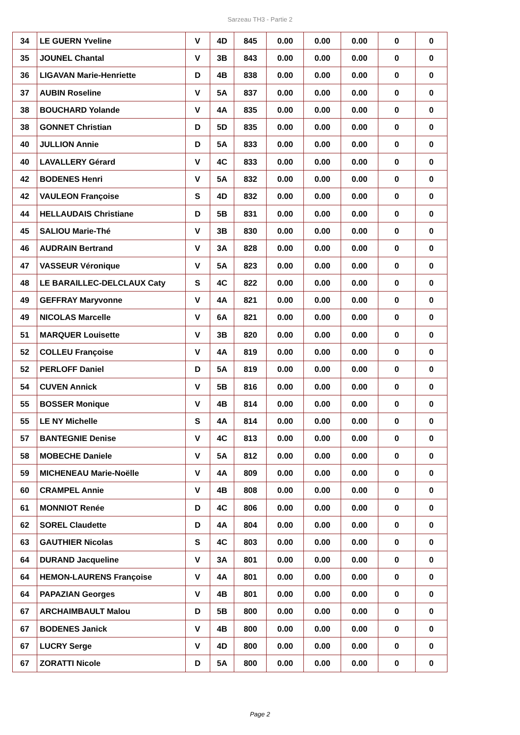Sarzeau TH3 - Partie 2
| 34 | LE GUERN Yveline | V | 4D | 845 | 0.00 | 0.00 | 0.00 | 0 | 0 |
| 35 | JOUNEL Chantal | V | 3B | 843 | 0.00 | 0.00 | 0.00 | 0 | 0 |
| 36 | LIGAVAN Marie-Henriette | D | 4B | 838 | 0.00 | 0.00 | 0.00 | 0 | 0 |
| 37 | AUBIN Roseline | V | 5A | 837 | 0.00 | 0.00 | 0.00 | 0 | 0 |
| 38 | BOUCHARD Yolande | V | 4A | 835 | 0.00 | 0.00 | 0.00 | 0 | 0 |
| 38 | GONNET Christian | D | 5D | 835 | 0.00 | 0.00 | 0.00 | 0 | 0 |
| 40 | JULLION Annie | D | 5A | 833 | 0.00 | 0.00 | 0.00 | 0 | 0 |
| 40 | LAVALLERY Gérard | V | 4C | 833 | 0.00 | 0.00 | 0.00 | 0 | 0 |
| 42 | BODENES Henri | V | 5A | 832 | 0.00 | 0.00 | 0.00 | 0 | 0 |
| 42 | VAULEON Françoise | S | 4D | 832 | 0.00 | 0.00 | 0.00 | 0 | 0 |
| 44 | HELLAUDAIS Christiane | D | 5B | 831 | 0.00 | 0.00 | 0.00 | 0 | 0 |
| 45 | SALIOU Marie-Thé | V | 3B | 830 | 0.00 | 0.00 | 0.00 | 0 | 0 |
| 46 | AUDRAIN Bertrand | V | 3A | 828 | 0.00 | 0.00 | 0.00 | 0 | 0 |
| 47 | VASSEUR Véronique | V | 5A | 823 | 0.00 | 0.00 | 0.00 | 0 | 0 |
| 48 | LE BARAILLEC-DELCLAUX Caty | S | 4C | 822 | 0.00 | 0.00 | 0.00 | 0 | 0 |
| 49 | GEFFRAY Maryvonne | V | 4A | 821 | 0.00 | 0.00 | 0.00 | 0 | 0 |
| 49 | NICOLAS Marcelle | V | 6A | 821 | 0.00 | 0.00 | 0.00 | 0 | 0 |
| 51 | MARQUER Louisette | V | 3B | 820 | 0.00 | 0.00 | 0.00 | 0 | 0 |
| 52 | COLLEU Françoise | V | 4A | 819 | 0.00 | 0.00 | 0.00 | 0 | 0 |
| 52 | PERLOFF Daniel | D | 5A | 819 | 0.00 | 0.00 | 0.00 | 0 | 0 |
| 54 | CUVEN Annick | V | 5B | 816 | 0.00 | 0.00 | 0.00 | 0 | 0 |
| 55 | BOSSER Monique | V | 4B | 814 | 0.00 | 0.00 | 0.00 | 0 | 0 |
| 55 | LE NY Michelle | S | 4A | 814 | 0.00 | 0.00 | 0.00 | 0 | 0 |
| 57 | BANTEGNIE Denise | V | 4C | 813 | 0.00 | 0.00 | 0.00 | 0 | 0 |
| 58 | MOBECHE Daniele | V | 5A | 812 | 0.00 | 0.00 | 0.00 | 0 | 0 |
| 59 | MICHENEAU Marie-Noëlle | V | 4A | 809 | 0.00 | 0.00 | 0.00 | 0 | 0 |
| 60 | CRAMPEL Annie | V | 4B | 808 | 0.00 | 0.00 | 0.00 | 0 | 0 |
| 61 | MONNIOT Renée | D | 4C | 806 | 0.00 | 0.00 | 0.00 | 0 | 0 |
| 62 | SOREL Claudette | D | 4A | 804 | 0.00 | 0.00 | 0.00 | 0 | 0 |
| 63 | GAUTHIER Nicolas | S | 4C | 803 | 0.00 | 0.00 | 0.00 | 0 | 0 |
| 64 | DURAND Jacqueline | V | 3A | 801 | 0.00 | 0.00 | 0.00 | 0 | 0 |
| 64 | HEMON-LAURENS Françoise | V | 4A | 801 | 0.00 | 0.00 | 0.00 | 0 | 0 |
| 64 | PAPAZIAN Georges | V | 4B | 801 | 0.00 | 0.00 | 0.00 | 0 | 0 |
| 67 | ARCHAIMBAULT Malou | D | 5B | 800 | 0.00 | 0.00 | 0.00 | 0 | 0 |
| 67 | BODENES Janick | V | 4B | 800 | 0.00 | 0.00 | 0.00 | 0 | 0 |
| 67 | LUCRY Serge | V | 4D | 800 | 0.00 | 0.00 | 0.00 | 0 | 0 |
| 67 | ZORATTI Nicole | D | 5A | 800 | 0.00 | 0.00 | 0.00 | 0 | 0 |
Page 2